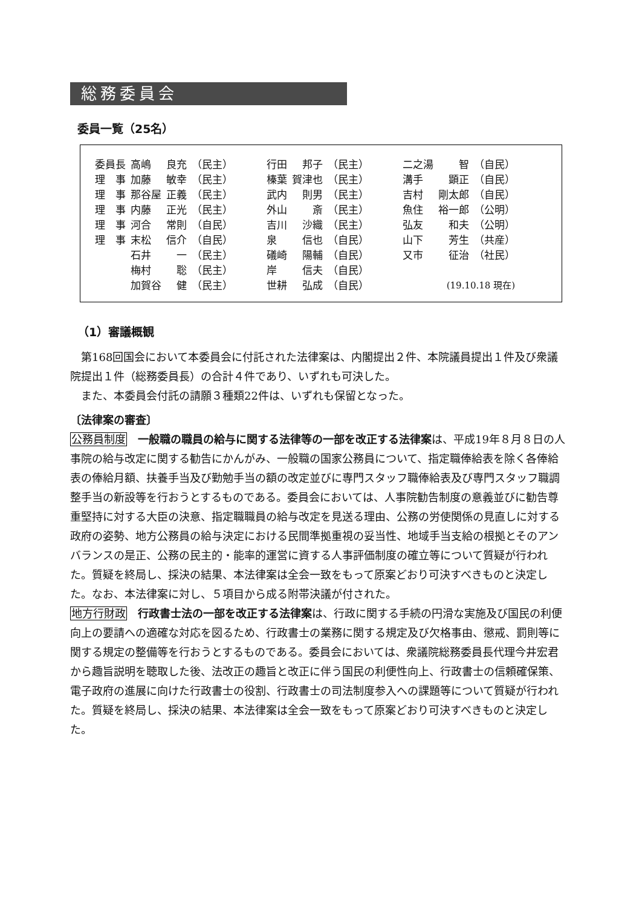総務委員会
委員一覧（25名）
| 委員長 | 高嶋 | 良充 | （民主） | | 行田 | 邦子 | （民主） | | 二之湯 | 智 | （自民） |
| 理 事 | 加藤 | 敏幸 | （民主） | | 榛葉 | 賀津也 | （民主） | | 溝手 | 顕正 | （自民） |
| 理 事 | 那谷屋 | 正義 | （民主） | | 武内 | 則男 | （民主） | | 吉村 | 剛太郎 | （自民） |
| 理 事 | 内藤 | 正光 | （民主） | | 外山 | 斎 | （民主） | | 魚住 | 裕一郎 | （公明） |
| 理 事 | 河合 | 常則 | （自民） | | 吉川 | 沙織 | （民主） | | 弘友 | 和夫 | （公明） |
| 理 事 | 末松 | 信介 | （自民） | | 泉 | 信也 | （自民） | | 山下 | 芳生 | （共産） |
| | 石井 | 一 | （民主） | | 礒崎 | 陽輔 | （自民） | | 又市 | 征治 | （社民） |
| | 梅村 | 聡 | （民主） | | 岸 | 信夫 | （自民） | | | | |
| | 加賀谷 | 健 | （民主） | | 世耕 | 弘成 | （自民） | | (19.10.18 現在) | | |
（1）審議概観
第168回国会において本委員会に付託された法律案は、内閣提出２件、本院議員提出１件及び衆議院提出１件（総務委員長）の合計４件であり、いずれも可決した。
また、本委員会付託の請願３種類22件は、いずれも保留となった。
〔法律案の審査〕
公務員制度　一般職の職員の給与に関する法律等の一部を改正する法律案は、平成19年８月８日の人事院の給与改定に関する勧告にかんがみ、一般職の国家公務員について、指定職俸給表を除く各俸給表の俸給月額、扶養手当及び勤勉手当の額の改定並びに専門スタッフ職俸給表及び専門スタッフ職調整手当の新設等を行おうとするものである。委員会においては、人事院勧告制度の意義並びに勧告尊重堅持に対する大臣の決意、指定職職員の給与改定を見送る理由、公務の労使関係の見直しに対する政府の姿勢、地方公務員の給与決定における民間準拠重視の妥当性、地域手当支給の根拠とそのアンバランスの是正、公務の民主的・能率的運営に資する人事評価制度の確立等について質疑が行われた。質疑を終局し、採決の結果、本法律案は全会一致をもって原案どおり可決すべきものと決定した。なお、本法律案に対し、５項目から成る附帯決議が付された。
地方行財政　行政書士法の一部を改正する法律案は、行政に関する手続の円滑な実施及び国民の利便向上の要請への適確な対応を図るため、行政書士の業務に関する規定及び欠格事由、懲戒、罰則等に関する規定の整備等を行おうとするものである。委員会においては、衆議院総務委員長代理今井宏君から趣旨説明を聴取した後、法改正の趣旨と改正に伴う国民の利便性向上、行政書士の信頼確保策、電子政府の進展に向けた行政書士の役割、行政書士の司法制度参入への課題等について質疑が行われた。質疑を終局し、採決の結果、本法律案は全会一致をもって原案どおり可決すべきものと決定した。